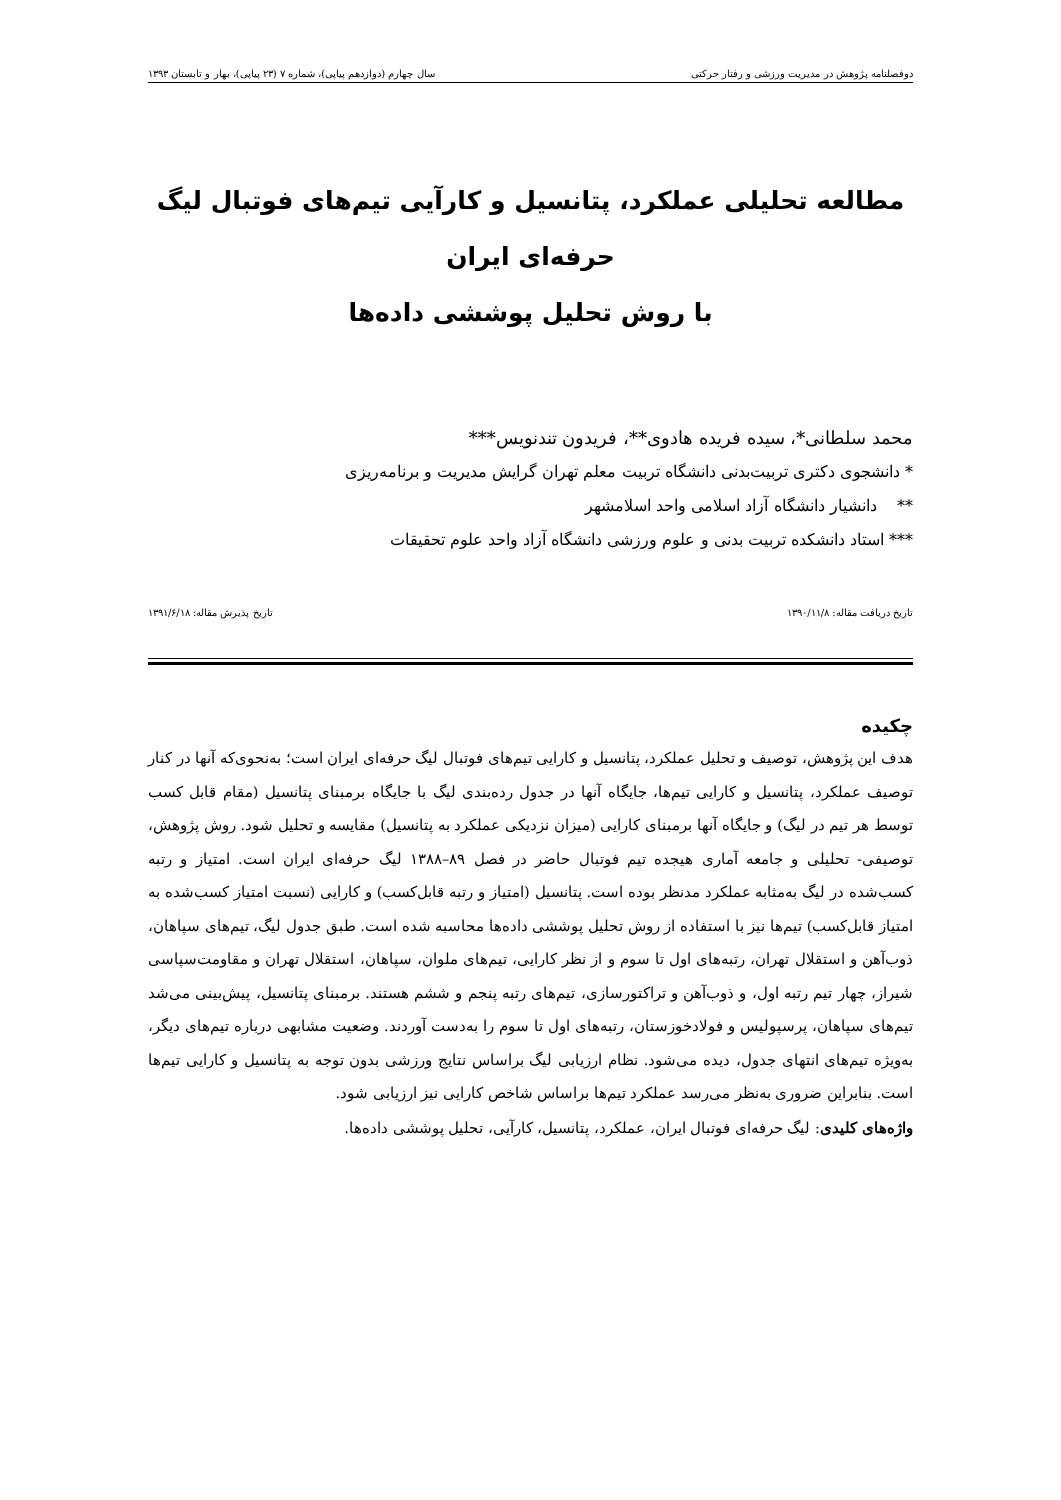دوفصلنامه پژوهش در مدیریت ورزشی و رفتار حرکتی سال چهارم (دوازدهم پیاپی)، شماره ۷ (۲۳ پیاپی)، بهار و تابستان ۱۳۹۳
مطالعه تحلیلی عملکرد، پتانسیل و کارآیی تیم‌های فوتبال لیگ حرفه‌ای ایران
با روش تحلیل پوششی داده‌ها
محمد سلطانی*، سیده فریده هادوی**، فریدون تندنویس***
* دانشجوی دکتری تربیت‌بدنی دانشگاه تربیت معلم تهران گرایش مدیریت و برنامه‌ریزی
** دانشیار دانشگاه آزاد اسلامی واحد اسلامشهر
*** استاد دانشکده تربیت بدنی و علوم ورزشی دانشگاه آزاد واحد علوم تحقیقات
تاریخ دریافت مقاله: ۱۳۹۰/۱۱/۸ تاریخ پذیرش مقاله: ۱۳۹۱/۶/۱۸
چکیده
هدف این پژوهش، توصیف و تحلیل عملکرد، پتانسیل و کارایی تیم‌های فوتبال لیگ حرفه‌ای ایران است؛ به‌نحوی‌که آنها در کنار توصیف عملکرد، پتانسیل و کارایی تیم‌ها، جایگاه آنها در جدول رده‌بندی لیگ با جایگاه برمبنای پتانسیل (مقام قابل کسب توسط هر تیم در لیگ) و جایگاه آنها برمبنای کارایی (میزان نزدیکی عملکرد به پتانسیل) مقایسه و تحلیل شود. روش پژوهش، توصیفی- تحلیلی و جامعه آماری هیجده تیم فوتبال حاضر در فصل ۸۹–۱۳۸۸ لیگ حرفه‌ای ایران است. امتیاز و رتبه کسب‌شده در لیگ به‌مثابه عملکرد مدنظر بوده است. پتانسیل (امتیاز و رتبه قابل‌کسب) و کارایی (نسبت امتیاز کسب‌شده به امتیاز قابل‌کسب) تیم‌ها نیز با استفاده از روش تحلیل پوششی داده‌ها محاسبه شده است. طبق جدول لیگ، تیم‌های سپاهان، ذوب‌آهن و استقلال تهران، رتبه‌های اول تا سوم و از نظر کارایی، تیم‌های ملوان، سپاهان، استقلال تهران و مقاومت‌سپاسی شیراز، چهار تیم رتبه اول، و ذوب‌آهن و تراکتورسازی، تیم‌های رتبه پنجم و ششم هستند. برمبنای پتانسیل، پیش‌بینی می‌شد تیم‌های سپاهان، پرسپولیس و فولادخوزستان، رتبه‌های اول تا سوم را به‌دست آوردند. وضعیت مشابهی درباره تیم‌های دیگر، به‌ویژه تیم‌های انتهای جدول، دیده می‌شود. نظام ارزیابی لیگ براساس نتایج ورزشی بدون توجه به پتانسیل و کارایی تیم‌ها است. بنابراین ضروری به‌نظر می‌رسد عملکرد تیم‌ها براساس شاخص کارایی نیز ارزیابی شود.
واژه‌های کلیدی: لیگ حرفه‌ای فوتبال ایران، عملکرد، پتانسیل، کارآیی، تحلیل پوششی داده‌ها.